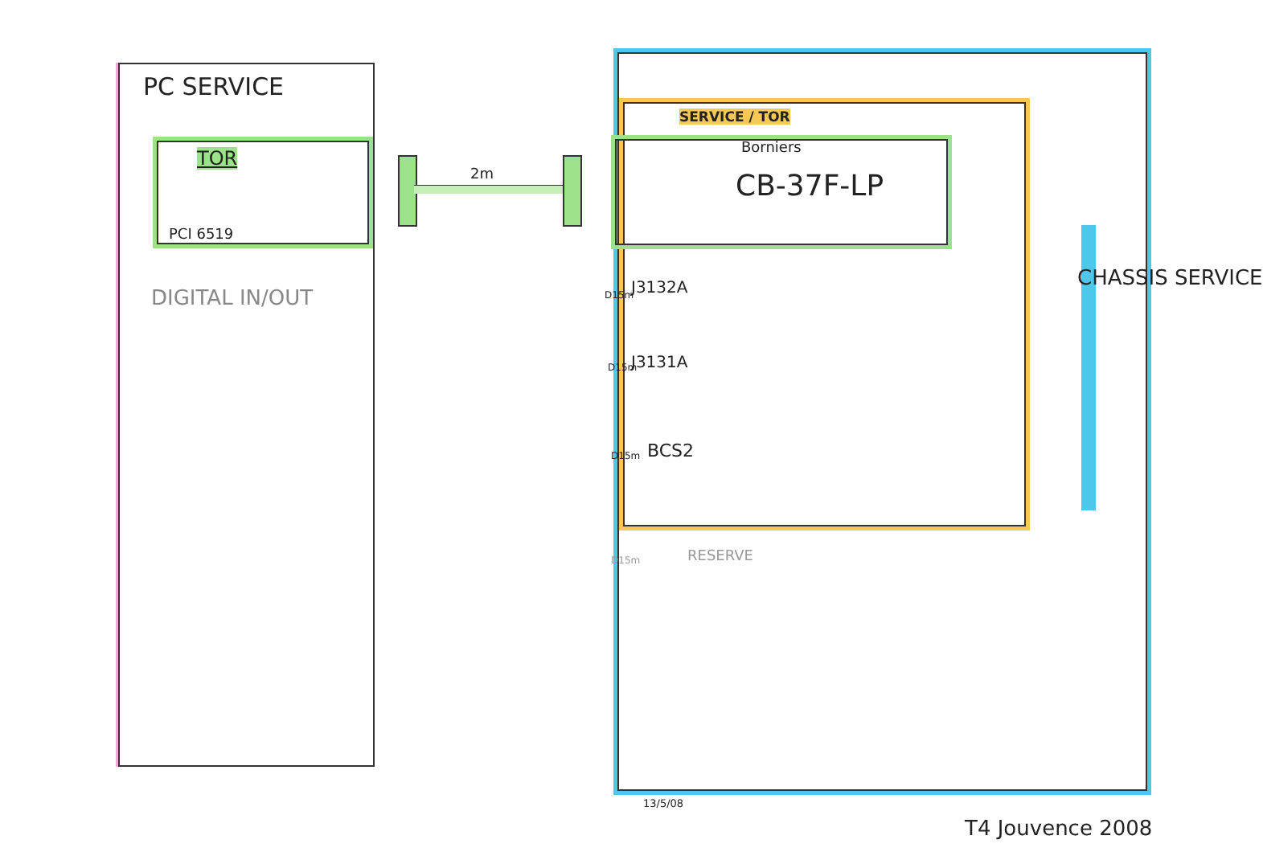PC SERVICE
TOR
PCI 6519
DIGITAL IN/OUT
2m
SERVICE / TOR
Borniers
CB-37F-LP
J3132A
J3131A
BCS2
RESERVE
D15m
D15m
D15m
D15m
CHASSIS SERVICE
13/5/08
T4 Jouvence 2008